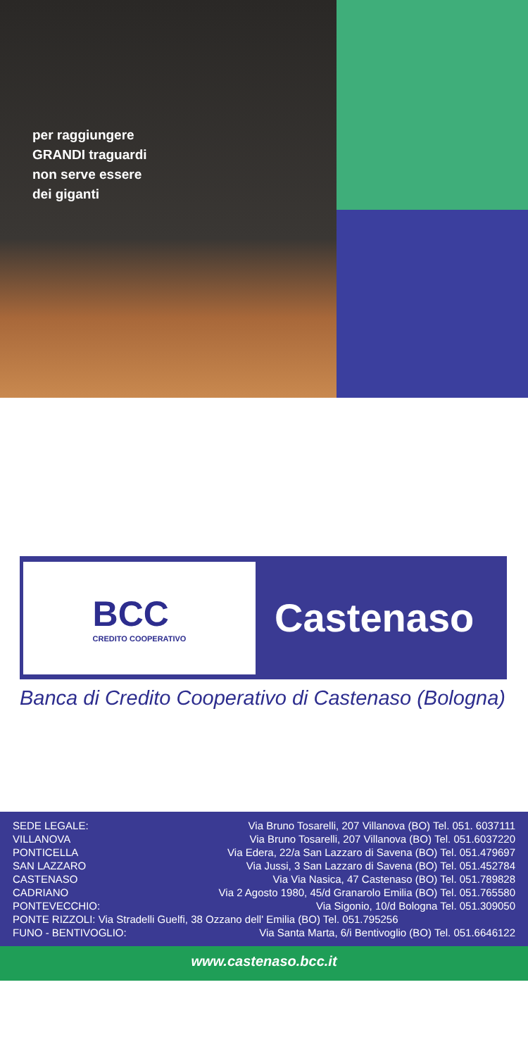per raggiungere
GRANDI traguardi
non serve essere
dei giganti
BCC
CREDITO COOPERATIVO
Castenaso
Banca di Credito Cooperativo di Castenaso (Bologna)
| SEDE LEGALE: | Via Bruno Tosarelli, 207 Villanova (BO) Tel. 051. 6037111 |
| VILLANOVA | Via Bruno Tosarelli, 207 Villanova (BO) Tel. 051.6037220 |
| PONTICELLA | Via Edera, 22/a San Lazzaro di Savena (BO) Tel. 051.479697 |
| SAN LAZZARO | Via Jussi, 3 San Lazzaro di Savena (BO) Tel. 051.452784 |
| CASTENASO | Via Via Nasica, 47 Castenaso (BO) Tel. 051.789828 |
| CADRIANO | Via 2 Agosto 1980, 45/d Granarolo Emilia (BO) Tel. 051.765580 |
| PONTEVECCHIO: | Via Sigonio, 10/d Bologna Tel. 051.309050 |
| PONTE RIZZOLI: Via Stradelli Guelfi, 38 Ozzano dell' Emilia (BO) Tel. 051.795256 | |
| FUNO - BENTIVOGLIO: | Via Santa Marta, 6/i Bentivoglio (BO) Tel. 051.6646122 |
www.castenaso.bcc.it